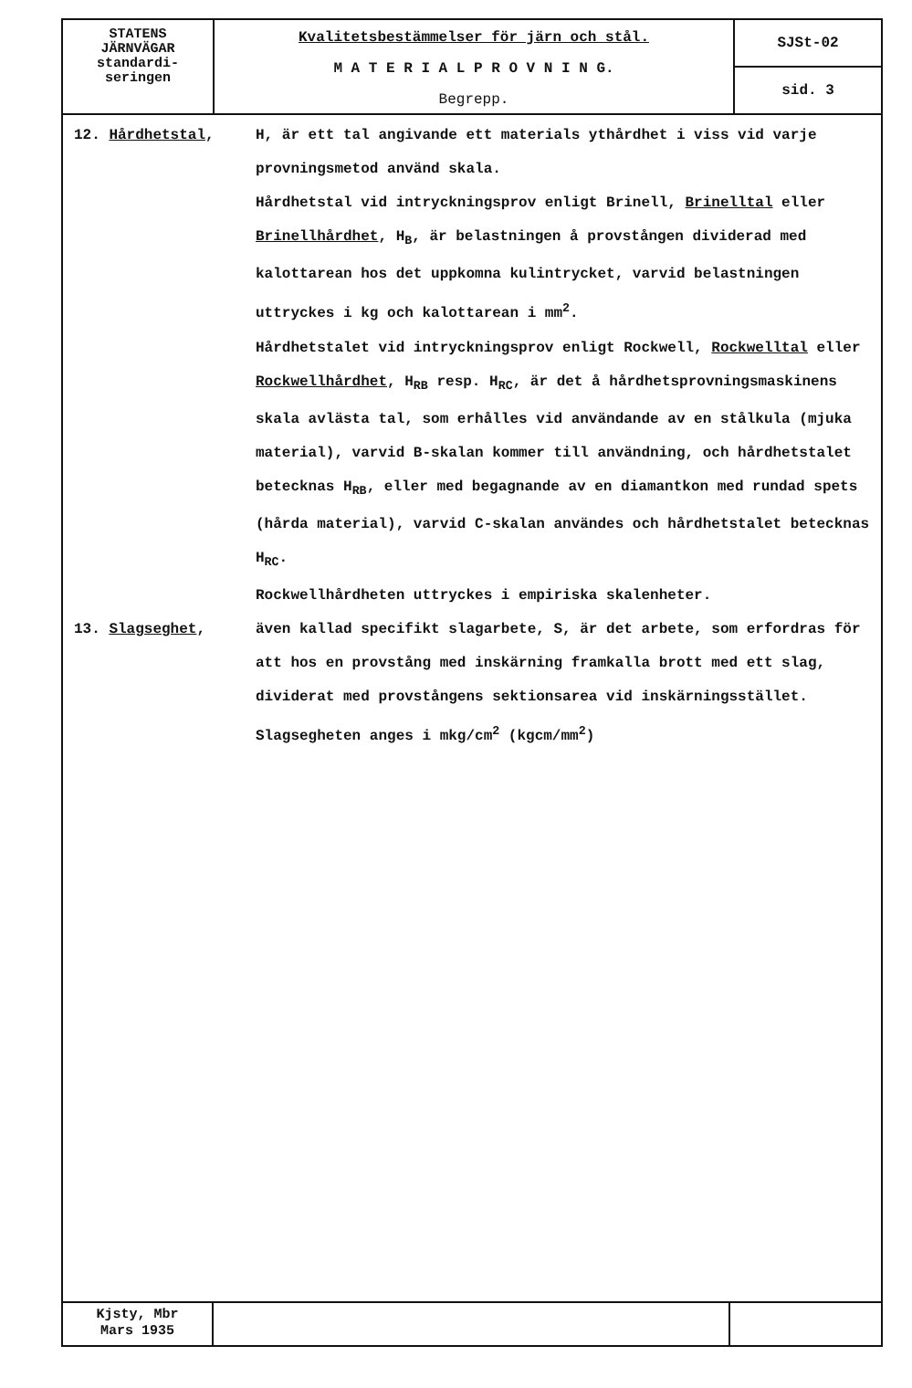STATENS
JÄRNVÄGAR
standardi-
seringen
Kvalitetsbestämmelser för järn och stål.
M A T E R I A L P R O V N I N G.
Begrepp.
SJSt-02
sid. 3
12. Hårdhetstal, H, är ett tal angivande ett materials ythårdhet i viss vid varje provningsmetod använd skala.
Hårdhetstal vid intryckningsprov enligt Brinell, Brinelltal eller Brinellhårdhet, H<sub>B</sub>, är belastningen å provstången dividerad med kalottarean hos det uppkomna kulintrycket, varvid belastningen uttryckes i kg och kalottarean i mm<sup>2</sup>.
Hårdhetstalet vid intryckningsprov enligt Rockwell, Rockwelltal eller Rockwellhårdhet, H<sub>RB</sub> resp. H<sub>RC</sub>, är det å hårdhetsprovningsmaskinens skala avlästa tal, som erhålles vid användande av en stålkula (mjuka material), varvid B-skalan kommer till användning, och hårdhetstalet betecknas H<sub>RB</sub>, eller med begagnande av en diamantkon med rundad spets (hårda material), varvid C-skalan användes och hårdhetstalet betecknas H<sub>RC</sub>.
Rockwellhårdheten uttryckes i empiriska skalenheter.
13. Slagseghet, även kallad specifikt slagarbete, S, är det arbete, som erfordras för att hos en provstång med inskärning framkalla brott med ett slag, dividerat med provstångens sektionsarea vid inskärningsstället.
Slagsegheten anges i mkg/cm<sup>2</sup> (kgcm/mm<sup>2</sup>)
Kjsty, Mbr
Mars 1935